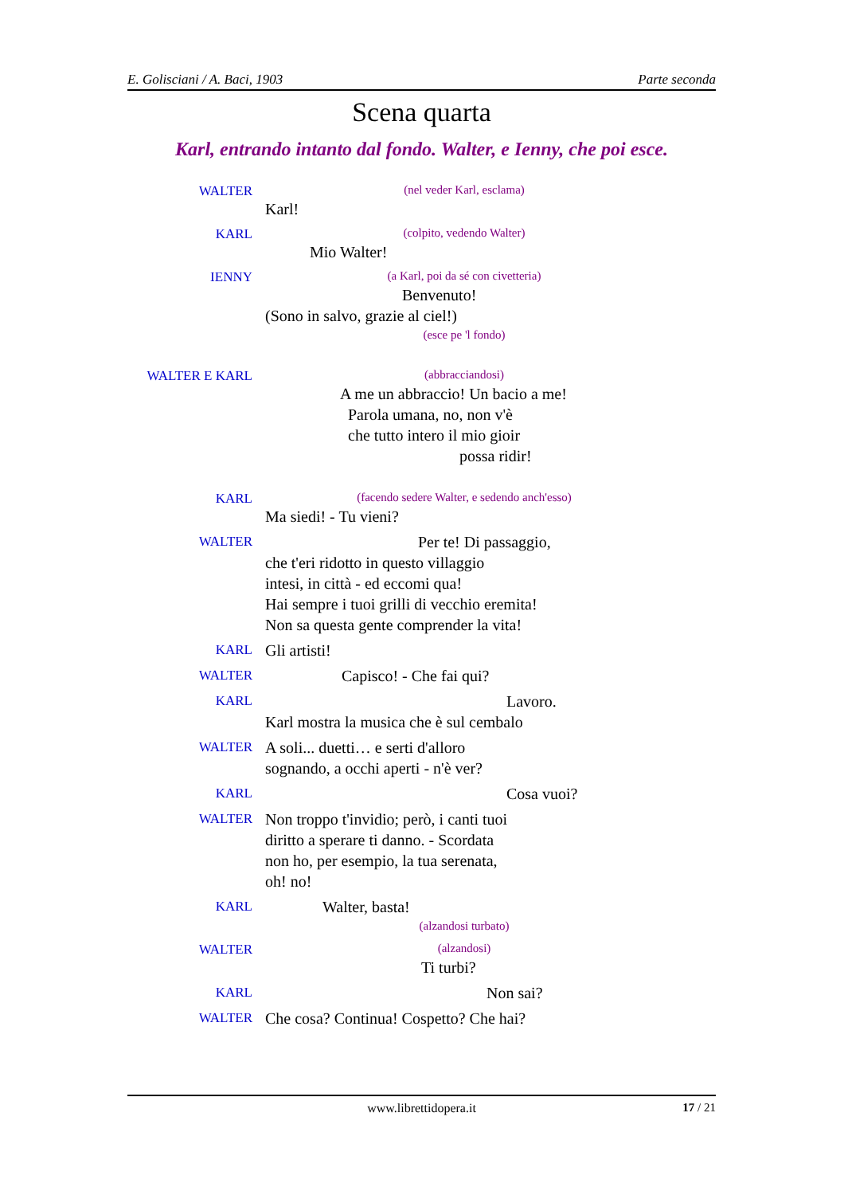E. Golisciani / A. Baci, 1903 Parte seconda
Scena quarta
Karl, entrando intanto dal fondo. Walter, e Ienny, che poi esce.
WALTER
(nel veder Karl, esclama)
Karl!
KARL
(colpito, vedendo Walter)
Mio Walter!
IENNY
(a Karl, poi da sé con civetteria)
Benvenuto!
(Sono in salvo, grazie al ciel!)
(esce pe 'l fondo)
WALTER E KARL
(abbracciandosi)
A me un abbraccio! Un bacio a me!
Parola umana, no, non v'è
che tutto intero il mio gioir
possa ridir!
KARL
(facendo sedere Walter, e sedendo anch'esso)
Ma siedi! - Tu vieni?
WALTER
Per te! Di passaggio,
che t'eri ridotto in questo villaggio
intesi, in città - ed eccomi qua!
Hai sempre i tuoi grilli di vecchio eremita!
Non sa questa gente comprender la vita!
KARL
Gli artisti!
WALTER
Capisco! - Che fai qui?
KARL
Lavoro.
Karl mostra la musica che è sul cembalo
WALTER
A soli... duetti… e serti d'alloro
sognando, a occhi aperti - n'è ver?
KARL
Cosa vuoi?
WALTER
Non troppo t'invidio; però, i canti tuoi
diritto a sperare ti danno. - Scordata
non ho, per esempio, la tua serenata,
oh! no!
KARL
Walter, basta!
(alzandosi turbato)
WALTER
(alzandosi)
Ti turbi?
KARL
Non sai?
WALTER
Che cosa? Continua! Cospetto? Che hai?
www.librettidopera.it 17 / 21